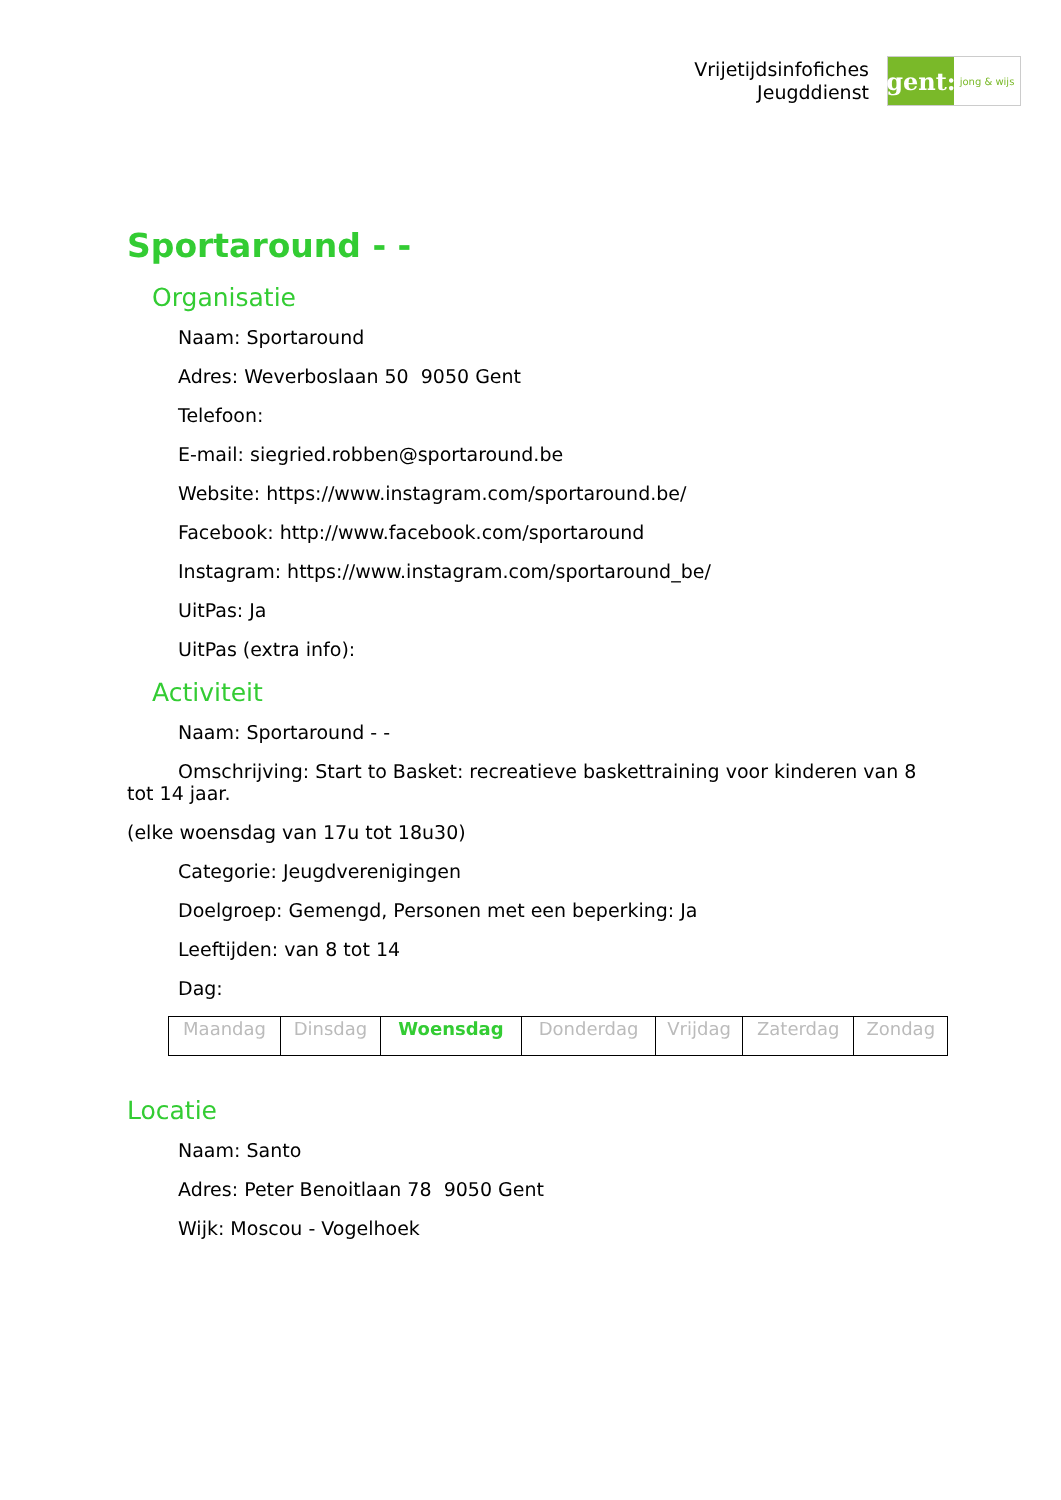Vrijetijdsinfofiches
Jeugddienst
gent:
jong & wijs
Sportaround - -
Organisatie
Naam: Sportaround
Adres: Weverboslaan 50 9050 Gent
Telefoon:
E-mail: siegried.robben@sportaround.be
Website: https://www.instagram.com/sportaround.be/
Facebook: http://www.facebook.com/sportaround
Instagram: https://www.instagram.com/sportaround_be/
UitPas: Ja
UitPas (extra info):
Activiteit
Naam: Sportaround - -
Omschrijving: Start to Basket: recreatieve baskettraining voor kinderen van 8 tot 14 jaar.
(elke woensdag van 17u tot 18u30)
Categorie: Jeugdverenigingen
Doelgroep: Gemengd, Personen met een beperking: Ja
Leeftijden: van 8 tot 14
Dag:
| Maandag | Dinsdag | Woensdag | Donderdag | Vrijdag | Zaterdag | Zondag |
Locatie
Naam: Santo
Adres: Peter Benoitlaan 78 9050 Gent
Wijk: Moscou - Vogelhoek